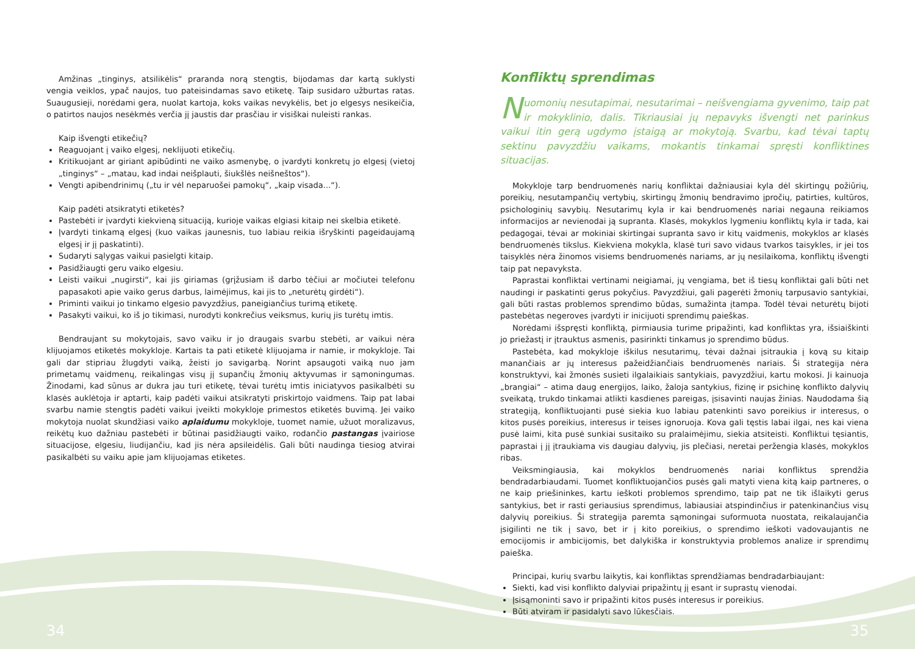Amžinas „tinginys, atsilikėlis“ praranda norą stengtis, bijodamas dar kartą suklysti vengia veiklos, ypač naujos, tuo pateisindamas savo etiketę. Taip susidaro užburtas ratas. Suaugusieji, norėdami gera, nuolat kartoja, koks vaikas nevykėlis, bet jo elgesys nesikeičia, o patirtos naujos nesėkmės verčia jį jaustis dar prasčiau ir visiškai nuleisti rankas.
Kaip išvengti etikečių?
Reaguojant į vaiko elgesį, neklijuoti etikečių.
Kritikuojant ar giriant apibūdinti ne vaiko asmenybę, o įvardyti konkretų jo elgesį (vietoj „tinginys“ – „matau, kad indai neišplauti, šiukšlės neišneštos“).
Vengti apibendrinimų („tu ir vėl neparuošei pamokų“, „kaip visada...“).
Kaip padėti atsikratyti etiketės?
Pastebėti ir įvardyti kiekvieną situaciją, kurioje vaikas elgiasi kitaip nei skelbia etiketė.
Įvardyti tinkamą elgesį (kuo vaikas jaunesnis, tuo labiau reikia išryškinti pageidaujamą elgesį ir jį paskatinti).
Sudaryti sąlygas vaikui pasielgti kitaip.
Pasidžiaugti geru vaiko elgesiu.
Leisti vaikui „nugirsti“, kai jis giriamas (grįžusiam iš darbo tėčiui ar močiutei telefonu papasakoti apie vaiko gerus darbus, laimėjimus, kai jis to „neturėtų girdėti“).
Priminti vaikui jo tinkamo elgesio pavyzdžius, paneigiančius turimą etiketę.
Pasakyti vaikui, ko iš jo tikimasi, nurodyti konkrečius veiksmus, kurių jis turėtų imtis.
Bendraujant su mokytojais, savo vaiku ir jo draugais svarbu stebėti, ar vaikui nėra klijuojamos etiketės mokykloje. Kartais ta pati etiketė klijuojama ir namie, ir mokykloje. Tai gali dar stipriau žlugdyti vaiką, žeisti jo savigarbą. Norint apsaugoti vaiką nuo jam primetamų vaidmenų, reikalingas visų jį supančių žmonių aktyvumas ir sąmoningumas. Žinodami, kad sūnus ar dukra jau turi etiketę, tėvai turėtų imtis iniciatyvos pasikalbėti su klasės auklėtoja ir aptarti, kaip padėti vaikui atsikratyti priskirtojo vaidmens. Taip pat labai svarbu namie stengtis padėti vaikui įveikti mokykloje primestos etiketės buvimą. Jei vaiko mokytoja nuolat skundžiasi vaiko aplaidumu mokykloje, tuomet namie, užuot moralizavus, reikėtų kuo dažniau pastebėti ir būtinai pasidžiaugti vaiko, rodančio pastangas įvairiose situacijose, elgesiu, liudijančiu, kad jis nėra apsileidėlis. Gali būti naudinga tiesiog atvirai pasikalbėti su vaiku apie jam klijuojamas etiketes.
Konfliktų sprendimas
Nuomonių nesutapimai, nesutarimai – neišvengiama gyvenimo, taip pat ir mokyklinio, dalis. Tikriausiai jų nepavyks išvengti net parinkus vaikui itin gerą ugdymo įstaigą ar mokytoją. Svarbu, kad tėvai taptų sektinu pavyzdžiu vaikams, mokantis tinkamai spręsti konfliktines situacijas.
Mokykloje tarp bendruomenės narių konfliktai dažniausiai kyla dėl skirtingų požiūrių, poreikių, nesutampančių vertybių, skirtingų žmonių bendravimo įpročių, patirties, kultūros, psichologinių savybių. Nesutarimų kyla ir kai bendruomenės nariai negauna reikiamos informacijos ar nevienodai ją supranta. Klasės, mokyklos lygmeniu konfliktų kyla ir tada, kai pedagogai, tėvai ar mokiniai skirtingai supranta savo ir kitų vaidmenis, mokyklos ar klasės bendruomenės tikslus. Kiekviena mokykla, klasė turi savo vidaus tvarkos taisykles, ir jei tos taisyklės nėra žinomos visiems bendruomenės nariams, ar jų nesilaikoma, konfliktų išvengti taip pat nepavyksta.
Paprastai konfliktai vertinami neigiamai, jų vengiama, bet iš tiesų konfliktai gali būti net naudingi ir paskatinti gerus pokyčius. Pavyzdžiui, gali pagerėti žmonių tarpusavio santykiai, gali būti rastas problemos sprendimo būdas, sumažinta įtampa. Todėl tėvai neturėtų bijoti pastebėtas negeroves įvardyti ir inicijuoti sprendimų paieškas.
Norėdami išspręsti konfliktą, pirmiausia turime pripažinti, kad konfliktas yra, išsiaiškinti jo priežastį ir įtrauktus asmenis, pasirinkti tinkamus jo sprendimo būdus.
Pastebėta, kad mokykloje iškilus nesutarimų, tėvai dažnai įsitraukia į kovą su kitaip manančiais ar jų interesus pažeidžiančiais bendruomenės nariais. Ši strategija nėra konstruktyvi, kai žmonės susieti ilgalaikiais santykiais, pavyzdžiui, kartu mokosi. Ji kainuoja „brangiai“ – atima daug energijos, laiko, žaloja santykius, fizinę ir psichinę konflikto dalyvių sveikatą, trukdo tinkamai atlikti kasdienes pareigas, įsisavinti naujas žinias. Naudodama šią strategiją, konfliktuojanti pusė siekia kuo labiau patenkinti savo poreikius ir interesus, o kitos pusės poreikius, interesus ir teises ignoruoja. Kova gali tęstis labai ilgai, nes kai viena pusė laimi, kita pusė sunkiai susitaiko su pralaimėjimu, siekia atsiteisti. Konfliktui tęsiantis, paprastai į jį įtraukiama vis daugiau dalyvių, jis plečiasi, neretai peržengia klasės, mokyklos ribas.
Veiksmingiausia, kai mokyklos bendruomenės nariai konfliktus sprendžia bendradarbiaudami. Tuomet konfliktuojančios pusės gali matyti viena kitą kaip partneres, o ne kaip priešininkes, kartu ieškoti problemos sprendimo, taip pat ne tik išlaikyti gerus santykius, bet ir rasti geriausius sprendimus, labiausiai atspindinčius ir patenkinančius visų dalyvių poreikius. Ši strategija paremta sąmoningai suformuota nuostata, reikalaujančia įsigilinti ne tik į savo, bet ir į kito poreikius, o sprendimo ieškoti vadovaujantis ne emocijomis ir ambicijomis, bet dalykiška ir konstruktyvia problemos analize ir sprendimų paieška.
Principai, kurių svarbu laikytis, kai konfliktas sprendžiamas bendradarbiaujant:
Siekti, kad visi konflikto dalyviai pripažintų jį esant ir suprastų vienodai.
Įsisąmoninti savo ir pripažinti kitos pusės interesus ir poreikius.
Būti atviram ir pasidalyti savo lūkesčiais.
34 35